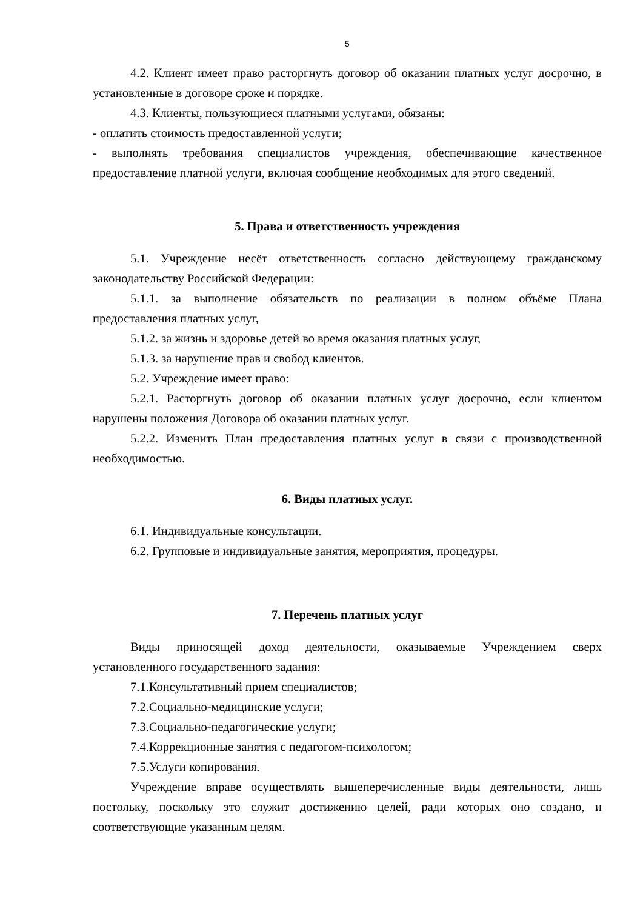5
4.2. Клиент имеет право расторгнуть договор об оказании платных услуг досрочно, в установленные в договоре сроке и порядке.
4.3. Клиенты, пользующиеся платными услугами, обязаны:
- оплатить стоимость предоставленной услуги;
- выполнять требования специалистов учреждения, обеспечивающие качественное предоставление платной услуги, включая сообщение необходимых для этого сведений.
5. Права и ответственность учреждения
5.1. Учреждение несёт ответственность согласно действующему гражданскому законодательству Российской Федерации:
5.1.1. за выполнение обязательств по реализации в полном объёме Плана предоставления платных услуг,
5.1.2. за жизнь и здоровье детей во время оказания платных услуг,
5.1.3. за нарушение прав и свобод клиентов.
5.2. Учреждение имеет право:
5.2.1. Расторгнуть договор об оказании платных услуг досрочно, если клиентом нарушены положения Договора об оказании платных услуг.
5.2.2. Изменить План предоставления платных услуг в связи с производственной необходимостью.
6. Виды платных услуг.
6.1. Индивидуальные консультации.
6.2. Групповые и индивидуальные занятия, мероприятия, процедуры.
7. Перечень платных услуг
Виды приносящей доход деятельности, оказываемые Учреждением сверх установленного государственного задания:
7.1.Консультативный прием специалистов;
7.2.Социально-медицинские услуги;
7.3.Социально-педагогические услуги;
7.4.Коррекционные занятия с педагогом-психологом;
7.5.Услуги копирования.
Учреждение вправе осуществлять вышеперечисленные виды деятельности, лишь постольку, поскольку это служит достижению целей, ради которых оно создано, и соответствующие указанным целям.